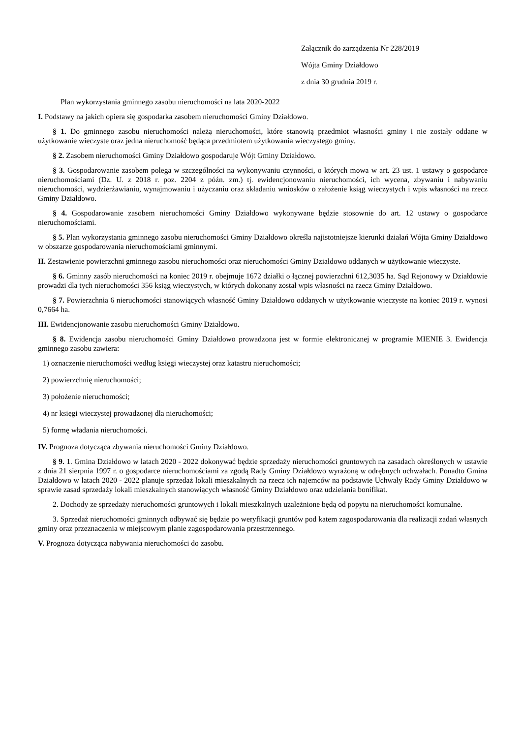Załącznik do zarządzenia Nr 228/2019
Wójta Gminy Działdowo
z dnia 30 grudnia 2019 r.
Plan wykorzystania gminnego zasobu nieruchomości na lata 2020-2022
I. Podstawy na jakich opiera się gospodarka zasobem nieruchomości Gminy Działdowo.
§ 1. Do gminnego zasobu nieruchomości należą nieruchomości, które stanowią przedmiot własności gminy i nie zostały oddane w użytkowanie wieczyste oraz jedna nieruchomość będąca przedmiotem użytkowania wieczystego gminy.
§ 2. Zasobem nieruchomości Gminy Działdowo gospodaruje Wójt Gminy Działdowo.
§ 3. Gospodarowanie zasobem polega w szczególności na wykonywaniu czynności, o których mowa w art. 23 ust. 1 ustawy o gospodarce nieruchomościami (Dz. U. z 2018 r. poz. 2204 z późn. zm.) tj. ewidencjonowaniu nieruchomości, ich wycena, zbywaniu i nabywaniu nieruchomości, wydzierżawianiu, wynajmowaniu i użyczaniu oraz składaniu wniosków o założenie ksiąg wieczystych i wpis własności na rzecz Gminy Działdowo.
§ 4. Gospodarowanie zasobem nieruchomości Gminy Działdowo wykonywane będzie stosownie do art. 12 ustawy o gospodarce nieruchomościami.
§ 5. Plan wykorzystania gminnego zasobu nieruchomości Gminy Działdowo określa najistotniejsze kierunki działań Wójta Gminy Działdowo w obszarze gospodarowania nieruchomościami gminnymi.
II. Zestawienie powierzchni gminnego zasobu nieruchomości oraz nieruchomości Gminy Działdowo oddanych w użytkowanie wieczyste.
§ 6. Gminny zasób nieruchomości na koniec 2019 r. obejmuje 1672 działki o łącznej powierzchni 612,3035 ha. Sąd Rejonowy w Działdowie prowadzi dla tych nieruchomości 356 ksiąg wieczystych, w których dokonany został wpis własności na rzecz Gminy Działdowo.
§ 7. Powierzchnia 6 nieruchomości stanowiących własność Gminy Działdowo oddanych w użytkowanie wieczyste na koniec 2019 r. wynosi 0,7664 ha.
III. Ewidencjonowanie zasobu nieruchomości Gminy Działdowo.
§ 8. Ewidencja zasobu nieruchomości Gminy Działdowo prowadzona jest w formie elektronicznej w programie MIENIE 3. Ewidencja gminnego zasobu zawiera:
1) oznaczenie nieruchomości według księgi wieczystej oraz katastru nieruchomości;
2) powierzchnię nieruchomości;
3) położenie nieruchomości;
4) nr księgi wieczystej prowadzonej dla nieruchomości;
5) formę władania nieruchomości.
IV. Prognoza dotycząca zbywania nieruchomości Gminy Działdowo.
§ 9. 1. Gmina Działdowo w latach 2020 - 2022 dokonywać będzie sprzedaży nieruchomości gruntowych na zasadach określonych w ustawie z dnia 21 sierpnia 1997 r. o gospodarce nieruchomościami za zgodą Rady Gminy Działdowo wyrażoną w odrębnych uchwałach. Ponadto Gmina Działdowo w latach 2020 - 2022 planuje sprzedaż lokali mieszkalnych na rzecz ich najemców na podstawie Uchwały Rady Gminy Działdowo w sprawie zasad sprzedaży lokali mieszkalnych stanowiących własność Gminy Działdowo oraz udzielania bonifikat.
2. Dochody ze sprzedaży nieruchomości gruntowych i lokali mieszkalnych uzależnione będą od popytu na nieruchomości komunalne.
3. Sprzedaż nieruchomości gminnych odbywać się będzie po weryfikacji gruntów pod katem zagospodarowania dla realizacji zadań własnych gminy oraz przeznaczenia w miejscowym planie zagospodarowania przestrzennego.
V. Prognoza dotycząca nabywania nieruchomości do zasobu.